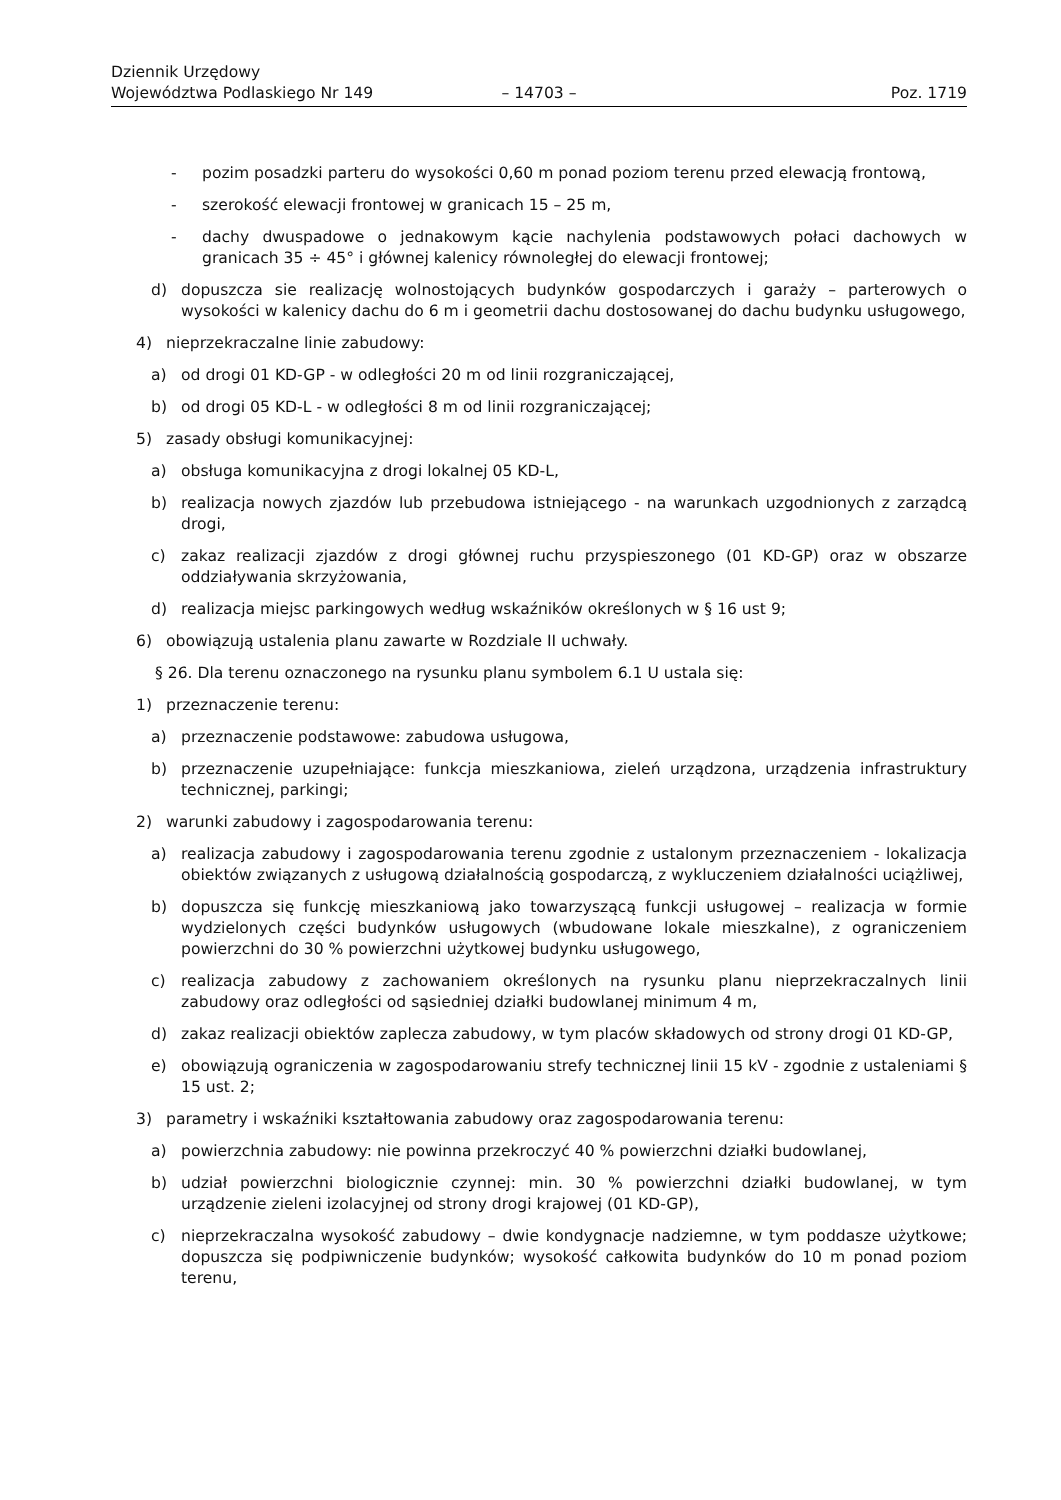Dziennik Urzędowy
Województwa Podlaskiego Nr 149
– 14703 –
Poz. 1719
- pozim posadzki parteru do wysokości 0,60 m ponad poziom terenu przed elewacją frontową,
- szerokość elewacji frontowej w granicach 15 – 25 m,
- dachy dwuspadowe o jednakowym kącie nachylenia podstawowych połaci dachowych w granicach 35 ÷ 45° i głównej kalenicy równoległej do elewacji frontowej;
d) dopuszcza sie realizację wolnostojących budynków gospodarczych i garaży – parterowych o wysokości w kalenicy dachu do 6 m i geometrii dachu dostosowanej do dachu budynku usługowego,
4) nieprzekraczalne linie zabudowy:
a) od drogi 01 KD-GP - w odległości 20 m od linii rozgraniczającej,
b) od drogi 05 KD-L - w odległości 8 m od linii rozgraniczającej;
5) zasady obsługi komunikacyjnej:
a) obsługa komunikacyjna z drogi lokalnej 05 KD-L,
b) realizacja nowych zjazdów lub przebudowa istniejącego - na warunkach uzgodnionych z zarządcą drogi,
c) zakaz realizacji zjazdów z drogi głównej ruchu przyspieszonego (01 KD-GP) oraz w obszarze oddziaływania skrzyżowania,
d) realizacja miejsc parkingowych według wskaźników określonych w § 16 ust 9;
6) obowiązują ustalenia planu zawarte w Rozdziale II uchwały.
§ 26. Dla terenu oznaczonego na rysunku planu symbolem 6.1 U ustala się:
1) przeznaczenie terenu:
a) przeznaczenie podstawowe: zabudowa usługowa,
b) przeznaczenie uzupełniające: funkcja mieszkaniowa, zieleń urządzona, urządzenia infrastruktury technicznej, parkingi;
2) warunki zabudowy i zagospodarowania terenu:
a) realizacja zabudowy i zagospodarowania terenu zgodnie z ustalonym przeznaczeniem - lokalizacja obiektów związanych z usługową działalnością gospodarczą, z wykluczeniem działalności uciążliwej,
b) dopuszcza się funkcję mieszkaniową jako towarzyszącą funkcji usługowej – realizacja w formie wydzielonych części budynków usługowych (wbudowane lokale mieszkalne), z ograniczeniem powierzchni do 30 % powierzchni użytkowej budynku usługowego,
c) realizacja zabudowy z zachowaniem określonych na rysunku planu nieprzekraczalnych linii zabudowy oraz odległości od sąsiedniej działki budowlanej minimum 4 m,
d) zakaz realizacji obiektów zaplecza zabudowy, w tym placów składowych od strony drogi 01 KD-GP,
e) obowiązują ograniczenia w zagospodarowaniu strefy technicznej linii 15 kV - zgodnie z ustaleniami § 15 ust. 2;
3) parametry i wskaźniki kształtowania zabudowy oraz zagospodarowania terenu:
a) powierzchnia zabudowy: nie powinna przekroczyć 40 % powierzchni działki budowlanej,
b) udział powierzchni biologicznie czynnej: min. 30 % powierzchni działki budowlanej, w tym urządzenie zieleni izolacyjnej od strony drogi krajowej (01 KD-GP),
c) nieprzekraczalna wysokość zabudowy – dwie kondygnacje nadziemne, w tym poddasze użytkowe; dopuszcza się podpiwniczenie budynków; wysokość całkowita budynków do 10 m ponad poziom terenu,